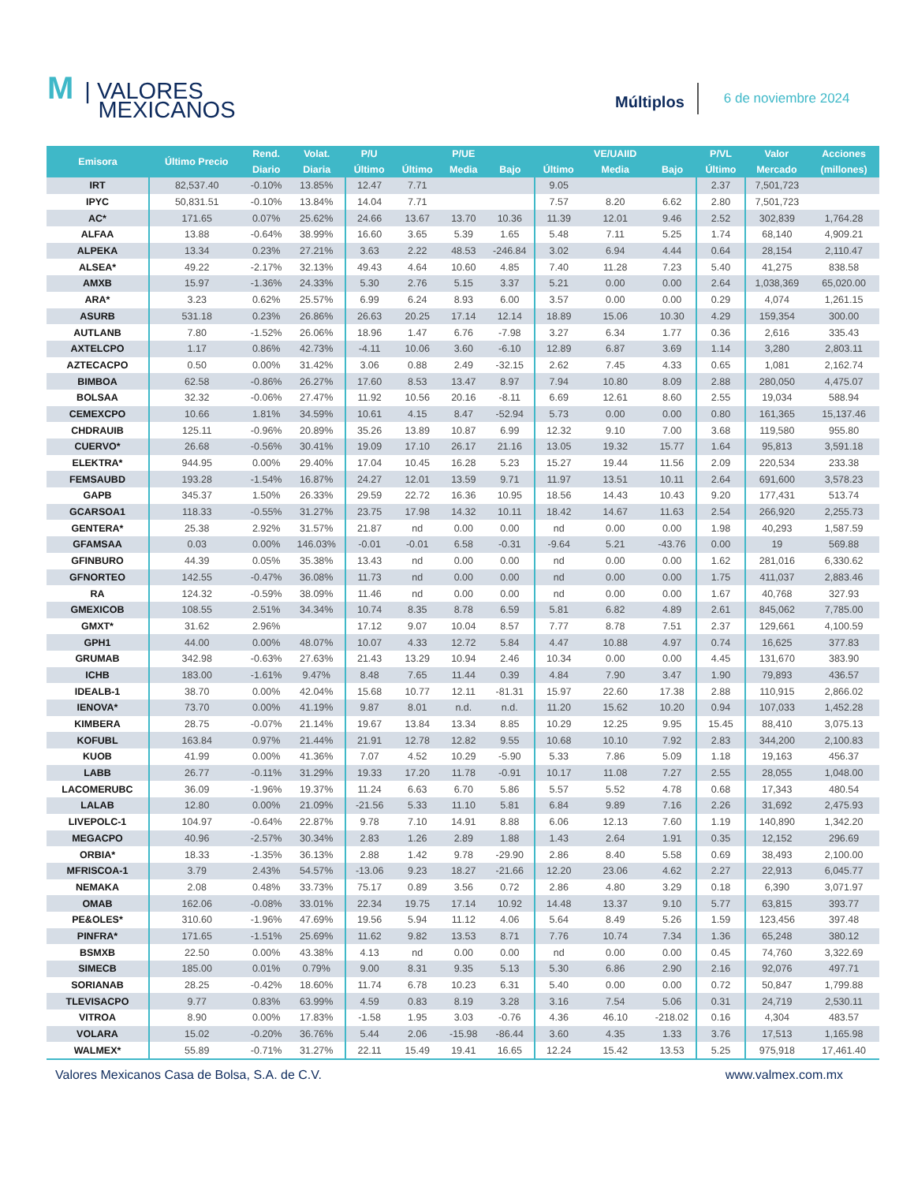M | VALORES
MEXICANOS
Múltiplos
6 de noviembre 2024
| Emisora | Último Precio | Rend. | Volat. | P/U | | P/UE | | | VE/UAIID | | P/VL | Valor | Acciones |
| --- | --- | --- | --- | --- | --- | --- | --- | --- | --- | --- | --- | --- | --- |
| | | Diario | Diaria | Último | Último | Media | Bajo | Último | Media | Bajo | Último | Mercado | (millones) |
| IRT | 82,537.40 | -0.10% | 13.85% | 12.47 | 7.71 | | | 9.05 | | | 2.37 | 7,501,723 | |
| IPYC | 50,831.51 | -0.10% | 13.84% | 14.04 | 7.71 | | | 7.57 | 8.20 | 6.62 | 2.80 | 7,501,723 | |
| AC* | 171.65 | 0.07% | 25.62% | 24.66 | 13.67 | 13.70 | 10.36 | 11.39 | 12.01 | 9.46 | 2.52 | 302,839 | 1,764.28 |
| ALFAA | 13.88 | -0.64% | 38.99% | 16.60 | 3.65 | 5.39 | 1.65 | 5.48 | 7.11 | 5.25 | 1.74 | 68,140 | 4,909.21 |
| ALPEKA | 13.34 | 0.23% | 27.21% | 3.63 | 2.22 | 48.53 | -246.84 | 3.02 | 6.94 | 4.44 | 0.64 | 28,154 | 2,110.47 |
| ALSEA* | 49.22 | -2.17% | 32.13% | 49.43 | 4.64 | 10.60 | 4.85 | 7.40 | 11.28 | 7.23 | 5.40 | 41,275 | 838.58 |
| AMXB | 15.97 | -1.36% | 24.33% | 5.30 | 2.76 | 5.15 | 3.37 | 5.21 | 0.00 | 0.00 | 2.64 | 1,038,369 | 65,020.00 |
| ARA* | 3.23 | 0.62% | 25.57% | 6.99 | 6.24 | 8.93 | 6.00 | 3.57 | 0.00 | 0.00 | 0.29 | 4,074 | 1,261.15 |
| ASURB | 531.18 | 0.23% | 26.86% | 26.63 | 20.25 | 17.14 | 12.14 | 18.89 | 15.06 | 10.30 | 4.29 | 159,354 | 300.00 |
| AUTLANB | 7.80 | -1.52% | 26.06% | 18.96 | 1.47 | 6.76 | -7.98 | 3.27 | 6.34 | 1.77 | 0.36 | 2,616 | 335.43 |
| AXTELCPO | 1.17 | 0.86% | 42.73% | -4.11 | 10.06 | 3.60 | -6.10 | 12.89 | 6.87 | 3.69 | 1.14 | 3,280 | 2,803.11 |
| AZTECACPO | 0.50 | 0.00% | 31.42% | 3.06 | 0.88 | 2.49 | -32.15 | 2.62 | 7.45 | 4.33 | 0.65 | 1,081 | 2,162.74 |
| BIMBOA | 62.58 | -0.86% | 26.27% | 17.60 | 8.53 | 13.47 | 8.97 | 7.94 | 10.80 | 8.09 | 2.88 | 280,050 | 4,475.07 |
| BOLSAA | 32.32 | -0.06% | 27.47% | 11.92 | 10.56 | 20.16 | -8.11 | 6.69 | 12.61 | 8.60 | 2.55 | 19,034 | 588.94 |
| CEMEXCPO | 10.66 | 1.81% | 34.59% | 10.61 | 4.15 | 8.47 | -52.94 | 5.73 | 0.00 | 0.00 | 0.80 | 161,365 | 15,137.46 |
| CHDRAUIB | 125.11 | -0.96% | 20.89% | 35.26 | 13.89 | 10.87 | 6.99 | 12.32 | 9.10 | 7.00 | 3.68 | 119,580 | 955.80 |
| CUERVO* | 26.68 | -0.56% | 30.41% | 19.09 | 17.10 | 26.17 | 21.16 | 13.05 | 19.32 | 15.77 | 1.64 | 95,813 | 3,591.18 |
| ELEKTRA* | 944.95 | 0.00% | 29.40% | 17.04 | 10.45 | 16.28 | 5.23 | 15.27 | 19.44 | 11.56 | 2.09 | 220,534 | 233.38 |
| FEMSAUBD | 193.28 | -1.54% | 16.87% | 24.27 | 12.01 | 13.59 | 9.71 | 11.97 | 13.51 | 10.11 | 2.64 | 691,600 | 3,578.23 |
| GAPB | 345.37 | 1.50% | 26.33% | 29.59 | 22.72 | 16.36 | 10.95 | 18.56 | 14.43 | 10.43 | 9.20 | 177,431 | 513.74 |
| GCARSOA1 | 118.33 | -0.55% | 31.27% | 23.75 | 17.98 | 14.32 | 10.11 | 18.42 | 14.67 | 11.63 | 2.54 | 266,920 | 2,255.73 |
| GENTERA* | 25.38 | 2.92% | 31.57% | 21.87 | nd | 0.00 | 0.00 | nd | 0.00 | 0.00 | 1.98 | 40,293 | 1,587.59 |
| GFAMSAA | 0.03 | 0.00% | 146.03% | -0.01 | -0.01 | 6.58 | -0.31 | -9.64 | 5.21 | -43.76 | 0.00 | 19 | 569.88 |
| GFINBURO | 44.39 | 0.05% | 35.38% | 13.43 | nd | 0.00 | 0.00 | nd | 0.00 | 0.00 | 1.62 | 281,016 | 6,330.62 |
| GFNORTEO | 142.55 | -0.47% | 36.08% | 11.73 | nd | 0.00 | 0.00 | nd | 0.00 | 0.00 | 1.75 | 411,037 | 2,883.46 |
| RA | 124.32 | -0.59% | 38.09% | 11.46 | nd | 0.00 | 0.00 | nd | 0.00 | 0.00 | 1.67 | 40,768 | 327.93 |
| GMEXICOB | 108.55 | 2.51% | 34.34% | 10.74 | 8.35 | 8.78 | 6.59 | 5.81 | 6.82 | 4.89 | 2.61 | 845,062 | 7,785.00 |
| GMXT* | 31.62 | 2.96% | | 17.12 | 9.07 | 10.04 | 8.57 | 7.77 | 8.78 | 7.51 | 2.37 | 129,661 | 4,100.59 |
| GPH1 | 44.00 | 0.00% | 48.07% | 10.07 | 4.33 | 12.72 | 5.84 | 4.47 | 10.88 | 4.97 | 0.74 | 16,625 | 377.83 |
| GRUMAB | 342.98 | -0.63% | 27.63% | 21.43 | 13.29 | 10.94 | 2.46 | 10.34 | 0.00 | 0.00 | 4.45 | 131,670 | 383.90 |
| ICHB | 183.00 | -1.61% | 9.47% | 8.48 | 7.65 | 11.44 | 0.39 | 4.84 | 7.90 | 3.47 | 1.90 | 79,893 | 436.57 |
| IDEALB-1 | 38.70 | 0.00% | 42.04% | 15.68 | 10.77 | 12.11 | -81.31 | 15.97 | 22.60 | 17.38 | 2.88 | 110,915 | 2,866.02 |
| IENOVA* | 73.70 | 0.00% | 41.19% | 9.87 | 8.01 | n.d. | n.d. | 11.20 | 15.62 | 10.20 | 0.94 | 107,033 | 1,452.28 |
| KIMBERA | 28.75 | -0.07% | 21.14% | 19.67 | 13.84 | 13.34 | 8.85 | 10.29 | 12.25 | 9.95 | 15.45 | 88,410 | 3,075.13 |
| KOFUBL | 163.84 | 0.97% | 21.44% | 21.91 | 12.78 | 12.82 | 9.55 | 10.68 | 10.10 | 7.92 | 2.83 | 344,200 | 2,100.83 |
| KUOB | 41.99 | 0.00% | 41.36% | 7.07 | 4.52 | 10.29 | -5.90 | 5.33 | 7.86 | 5.09 | 1.18 | 19,163 | 456.37 |
| LABB | 26.77 | -0.11% | 31.29% | 19.33 | 17.20 | 11.78 | -0.91 | 10.17 | 11.08 | 7.27 | 2.55 | 28,055 | 1,048.00 |
| LACOMERUBC | 36.09 | -1.96% | 19.37% | 11.24 | 6.63 | 6.70 | 5.86 | 5.57 | 5.52 | 4.78 | 0.68 | 17,343 | 480.54 |
| LALAB | 12.80 | 0.00% | 21.09% | -21.56 | 5.33 | 11.10 | 5.81 | 6.84 | 9.89 | 7.16 | 2.26 | 31,692 | 2,475.93 |
| LIVEPOLC-1 | 104.97 | -0.64% | 22.87% | 9.78 | 7.10 | 14.91 | 8.88 | 6.06 | 12.13 | 7.60 | 1.19 | 140,890 | 1,342.20 |
| MEGACPO | 40.96 | -2.57% | 30.34% | 2.83 | 1.26 | 2.89 | 1.88 | 1.43 | 2.64 | 1.91 | 0.35 | 12,152 | 296.69 |
| ORBIA* | 18.33 | -1.35% | 36.13% | 2.88 | 1.42 | 9.78 | -29.90 | 2.86 | 8.40 | 5.58 | 0.69 | 38,493 | 2,100.00 |
| MFRISCOA-1 | 3.79 | 2.43% | 54.57% | -13.06 | 9.23 | 18.27 | -21.66 | 12.20 | 23.06 | 4.62 | 2.27 | 22,913 | 6,045.77 |
| NEMAKA | 2.08 | 0.48% | 33.73% | 75.17 | 0.89 | 3.56 | 0.72 | 2.86 | 4.80 | 3.29 | 0.18 | 6,390 | 3,071.97 |
| OMAB | 162.06 | -0.08% | 33.01% | 22.34 | 19.75 | 17.14 | 10.92 | 14.48 | 13.37 | 9.10 | 5.77 | 63,815 | 393.77 |
| PE&OLES* | 310.60 | -1.96% | 47.69% | 19.56 | 5.94 | 11.12 | 4.06 | 5.64 | 8.49 | 5.26 | 1.59 | 123,456 | 397.48 |
| PINFRA* | 171.65 | -1.51% | 25.69% | 11.62 | 9.82 | 13.53 | 8.71 | 7.76 | 10.74 | 7.34 | 1.36 | 65,248 | 380.12 |
| BSMXB | 22.50 | 0.00% | 43.38% | 4.13 | nd | 0.00 | 0.00 | nd | 0.00 | 0.00 | 0.45 | 74,760 | 3,322.69 |
| SIMECB | 185.00 | 0.01% | 0.79% | 9.00 | 8.31 | 9.35 | 5.13 | 5.30 | 6.86 | 2.90 | 2.16 | 92,076 | 497.71 |
| SORIANAB | 28.25 | -0.42% | 18.60% | 11.74 | 6.78 | 10.23 | 6.31 | 5.40 | 0.00 | 0.00 | 0.72 | 50,847 | 1,799.88 |
| TLEVISACPO | 9.77 | 0.83% | 63.99% | 4.59 | 0.83 | 8.19 | 3.28 | 3.16 | 7.54 | 5.06 | 0.31 | 24,719 | 2,530.11 |
| VITROA | 8.90 | 0.00% | 17.83% | -1.58 | 1.95 | 3.03 | -0.76 | 4.36 | 46.10 | -218.02 | 0.16 | 4,304 | 483.57 |
| VOLARA | 15.02 | -0.20% | 36.76% | 5.44 | 2.06 | -15.98 | -86.44 | 3.60 | 4.35 | 1.33 | 3.76 | 17,513 | 1,165.98 |
| WALMEX* | 55.89 | -0.71% | 31.27% | 22.11 | 15.49 | 19.41 | 16.65 | 12.24 | 15.42 | 13.53 | 5.25 | 975,918 | 17,461.40 |
Valores Mexicanos Casa de Bolsa, S.A. de C.V. www.valmex.com.mx